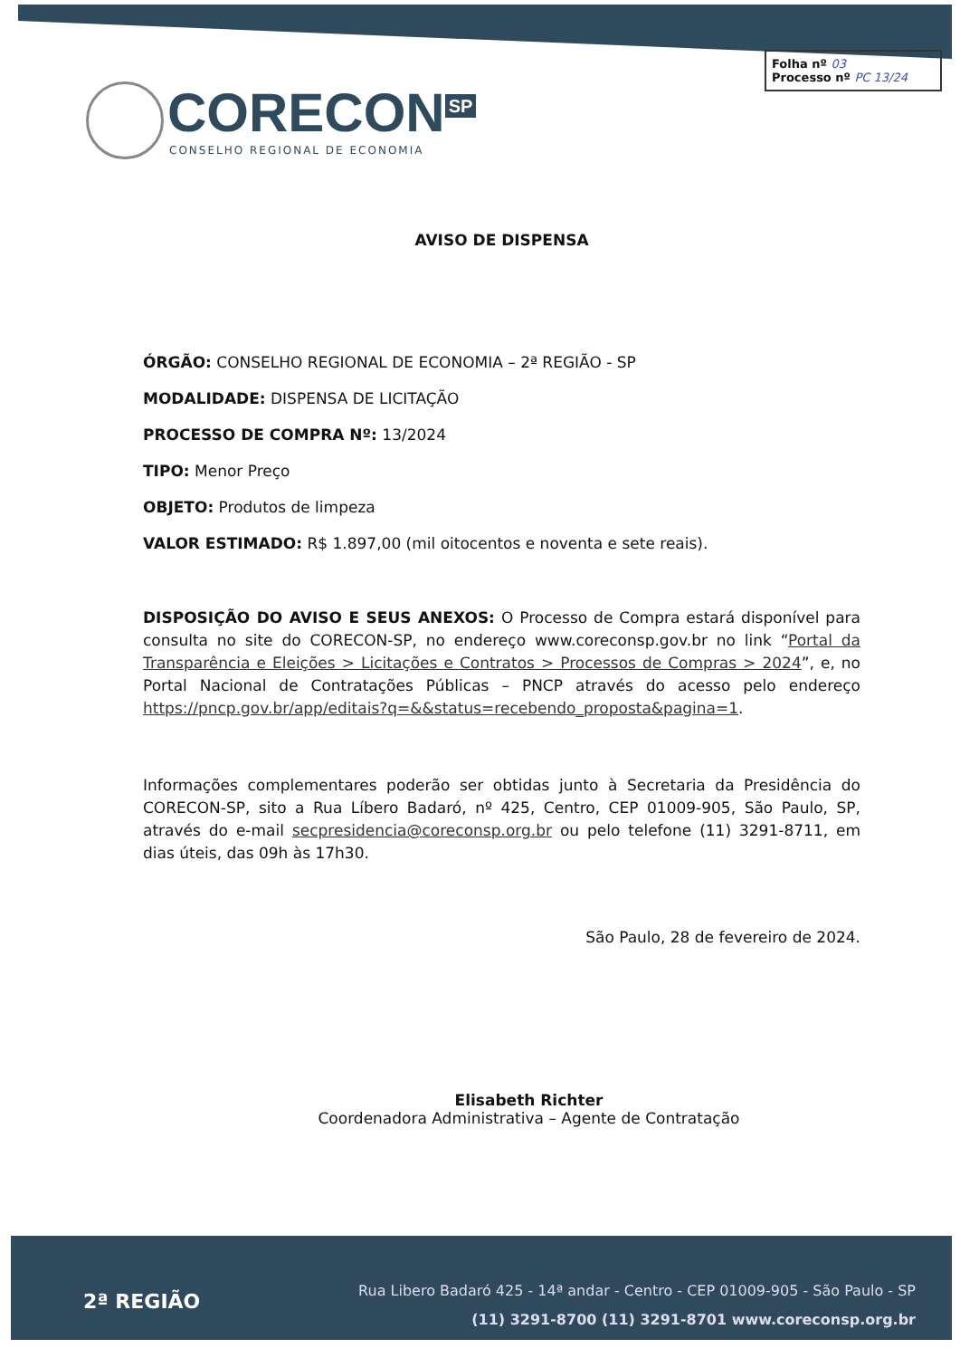Folha nº 03
Processo nº PC 13/24
CORECON<sup>SP</sup>
CONSELHO REGIONAL DE ECONOMIA
AVISO DE DISPENSA
ÓRGÃO: CONSELHO REGIONAL DE ECONOMIA – 2ª REGIÃO - SP
MODALIDADE: DISPENSA DE LICITAÇÃO
PROCESSO DE COMPRA Nº: 13/2024
TIPO: Menor Preço
OBJETO: Produtos de limpeza
VALOR ESTIMADO: R$ 1.897,00 (mil oitocentos e noventa e sete reais).
DISPOSIÇÃO DO AVISO E SEUS ANEXOS: O Processo de Compra estará disponível para consulta no site do CORECON-SP, no endereço www.coreconsp.gov.br no link “Portal da Transparência e Eleições > Licitações e Contratos > Processos de Compras > 2024”, e, no Portal Nacional de Contratações Públicas – PNCP através do acesso pelo endereço https://pncp.gov.br/app/editais?q=&&status=recebendo_proposta&pagina=1.
Informações complementares poderão ser obtidas junto à Secretaria da Presidência do CORECON-SP, sito a Rua Líbero Badaró, nº 425, Centro, CEP 01009-905, São Paulo, SP, através do e-mail secpresidencia@coreconsp.org.br ou pelo telefone (11) 3291-8711, em dias úteis, das 09h às 17h30.
São Paulo, 28 de fevereiro de 2024.
Elisabeth Richter
Coordenadora Administrativa – Agente de Contratação
2ª REGIÃO
Rua Libero Badaró 425 - 14ª andar - Centro - CEP 01009-905 - São Paulo - SP
(11) 3291-8700 (11) 3291-8701 www.coreconsp.org.br